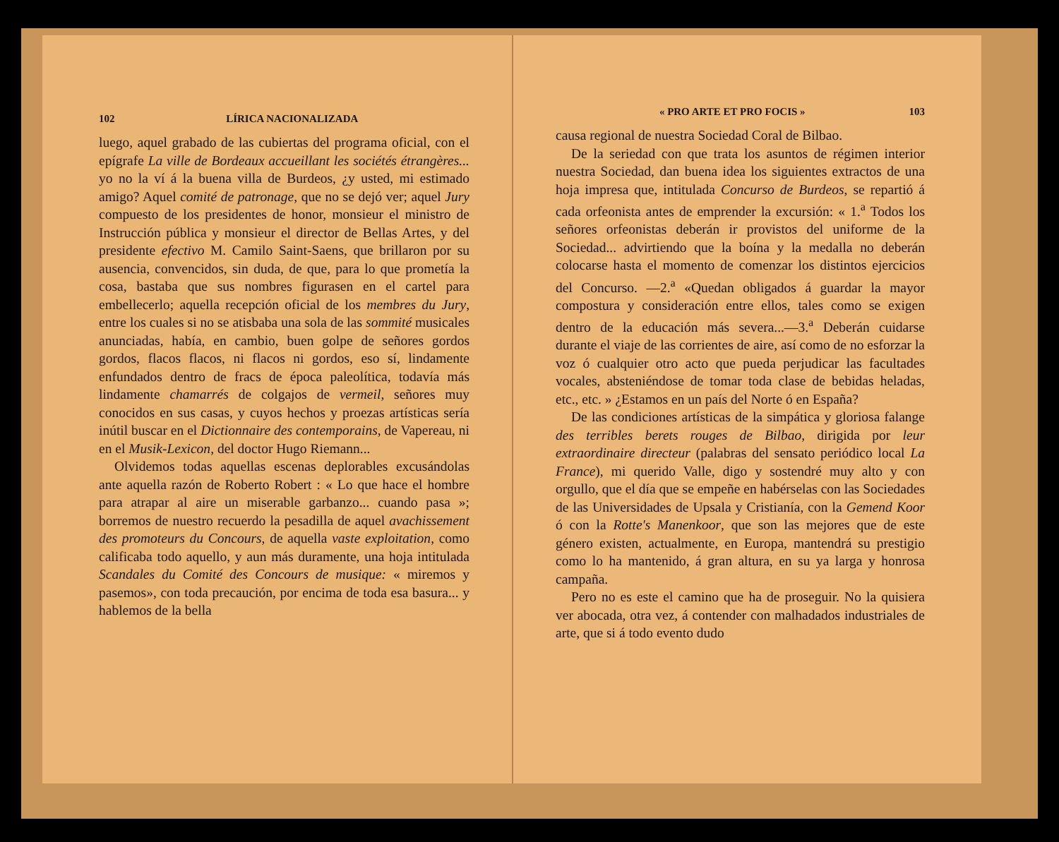102 LÍRICA NACIONALIZADA
luego, aquel grabado de las cubiertas del programa oficial, con el epígrafe La ville de Bordeaux accueillant les sociétés étrangères... yo no la ví á la buena villa de Burdeos, ¿y usted, mi estimado amigo? Aquel comité de patronage, que no se dejó ver; aquel Jury compuesto de los presidentes de honor, monsieur el ministro de Instrucción pública y monsieur el director de Bellas Artes, y del presidente efectivo M. Camilo Saint-Saens, que brillaron por su ausencia, convencidos, sin duda, de que, para lo que prometía la cosa, bastaba que sus nombres figurasen en el cartel para embellecerlo; aquella recepción oficial de los membres du Jury, entre los cuales si no se atisbaba una sola de las sommité musicales anunciadas, había, en cambio, buen golpe de señores gordos gordos, flacos flacos, ni flacos ni gordos, eso sí, lindamente enfundados dentro de fracs de época paleolítica, todavía más lindamente chamarrés de colgajos de vermeil, señores muy conocidos en sus casas, y cuyos hechos y proezas artísticas sería inútil buscar en el Dictionnaire des contemporains, de Vapereau, ni en el Musik-Lexicon, del doctor Hugo Riemann...
Olvidemos todas aquellas escenas deplorables excusándolas ante aquella razón de Roberto Robert : « Lo que hace el hombre para atrapar al aire un miserable garbanzo... cuando pasa »; borremos de nuestro recuerdo la pesadilla de aquel avachissement des promoteurs du Concours, de aquella vaste exploitation, como calificaba todo aquello, y aun más duramente, una hoja intitulada Scandales du Comité des Concours de musique: « miremos y pasemos», con toda precaución, por encima de toda esa basura... y hablemos de la bella
« PRO ARTE ET PRO FOCIS » 103
causa regional de nuestra Sociedad Coral de Bilbao.
De la seriedad con que trata los asuntos de régimen interior nuestra Sociedad, dan buena idea los siguientes extractos de una hoja impresa que, intitulada Concurso de Burdeos, se repartió á cada orfeonista antes de emprender la excursión: « 1.<sup>a</sup> Todos los señores orfeonistas deberán ir provistos del uniforme de la Sociedad... advirtiendo que la boína y la medalla no deberán colocarse hasta el momento de comenzar los distintos ejercicios del Concurso. —2.<sup>a</sup> «Quedan obligados á guardar la mayor compostura y consideración entre ellos, tales como se exigen dentro de la educación más severa...—3.<sup>a</sup> Deberán cuidarse durante el viaje de las corrientes de aire, así como de no esforzar la voz ó cualquier otro acto que pueda perjudicar las facultades vocales, absteniéndose de tomar toda clase de bebidas heladas, etc., etc. » ¿Estamos en un país del Norte ó en España?
De las condiciones artísticas de la simpática y gloriosa falange des terribles berets rouges de Bilbao, dirigida por leur extraordinaire directeur (palabras del sensato periódico local La France), mi querido Valle, digo y sostendré muy alto y con orgullo, que el día que se empeñe en habérselas con las Sociedades de las Universidades de Upsala y Cristianía, con la Gemend Koor ó con la Rotte's Manenkoor, que son las mejores que de este género existen, actualmente, en Europa, mantendrá su prestigio como lo ha mantenido, á gran altura, en su ya larga y honrosa campaña.
Pero no es este el camino que ha de proseguir. No la quisiera ver abocada, otra vez, á contender con malhadados industriales de arte, que si á todo evento dudo